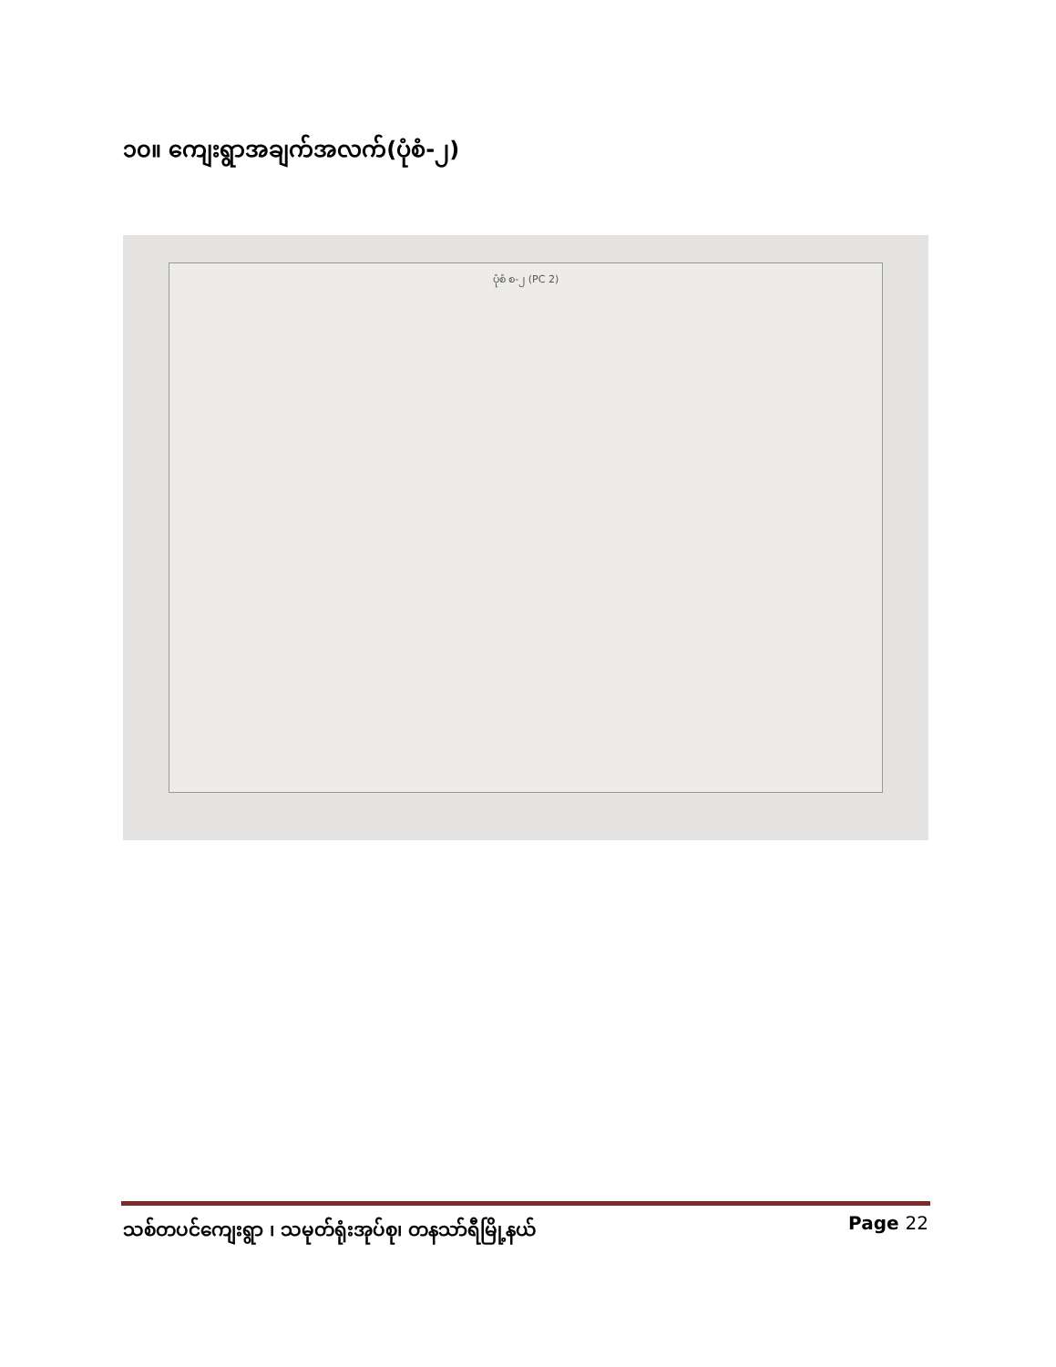၁၀။ ကျေးရွာအချက်အလက်(ပုံစံ-၂)
ပုံစံ စ-၂ (PC 2)
သစ်တပင်ကျေးရွာ ၊ သမုတ်ရုံးအုပ်စု၊ တနသာ်ရီမြို့နယ် Page 22